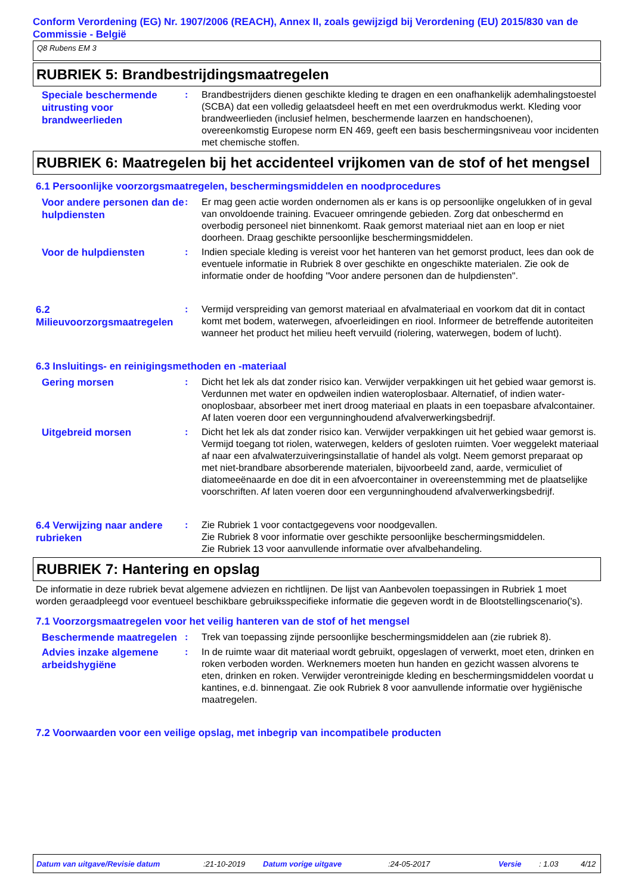Conform Verordening (EG) Nr. 1907/2006 (REACH), Annex II, zoals gewijzigd bij Verordening (EU) 2015/830 van de Commissie - België
Q8 Rubens EM 3
RUBRIEK 5: Brandbestrijdingsmaatregelen
Speciale beschermende uitrusting voor brandweerlieden
: Brandbestrijders dienen geschikte kleding te dragen en een onafhankelijk ademhalingstoestel (SCBA) dat een volledig gelaatsdeel heeft en met een overdrukmodus werkt. Kleding voor brandweerlieden (inclusief helmen, beschermende laarzen en handschoenen), overeenkomstig Europese norm EN 469, geeft een basis beschermingsniveau voor incidenten met chemische stoffen.
RUBRIEK 6: Maatregelen bij het accidenteel vrijkomen van de stof of het mengsel
6.1 Persoonlijke voorzorgsmaatregelen, beschermingsmiddelen en noodprocedures
Voor andere personen dan de hulpdiensten
: Er mag geen actie worden ondernomen als er kans is op persoonlijke ongelukken of in geval van onvoldoende training. Evacueer omringende gebieden. Zorg dat onbeschermd en overbodig personeel niet binnenkomt. Raak gemorst materiaal niet aan en loop er niet doorheen. Draag geschikte persoonlijke beschermingsmiddelen.
Voor de hulpdiensten
: Indien speciale kleding is vereist voor het hanteren van het gemorst product, lees dan ook de eventuele informatie in Rubriek 8 over geschikte en ongeschikte materialen. Zie ook de informatie onder de hoofding "Voor andere personen dan de hulpdiensten".
6.2 Milieuvoorzorgsmaatregelen
: Vermijd verspreiding van gemorst materiaal en afvalmateriaal en voorkom dat dit in contact komt met bodem, waterwegen, afvoerleidingen en riool. Informeer de betreffende autoriteiten wanneer het product het milieu heeft vervuild (riolering, waterwegen, bodem of lucht).
6.3 Insluitings- en reinigingsmethoden en -materiaal
Gering morsen
: Dicht het lek als dat zonder risico kan. Verwijder verpakkingen uit het gebied waar gemorst is. Verdunnen met water en opdweilen indien wateroplosbaar. Alternatief, of indien water-onoplosbaar, absorbeer met inert droog materiaal en plaats in een toepasbare afvalcontainer. Af laten voeren door een vergunninghoudend afvalverwerkingsbedrijf.
Uitgebreid morsen
: Dicht het lek als dat zonder risico kan. Verwijder verpakkingen uit het gebied waar gemorst is. Vermijd toegang tot riolen, waterwegen, kelders of gesloten ruimten. Voer weggelekt materiaal af naar een afvalwaterzuiveringsinstallatie of handel als volgt. Neem gemorst preparaat op met niet-brandbare absorberende materialen, bijvoorbeeld zand, aarde, vermiculiet of diatomeeënaarde en doe dit in een afvoercontainer in overeenstemming met de plaatselijke voorschriften. Af laten voeren door een vergunninghoudend afvalverwerkingsbedrijf.
6.4 Verwijzing naar andere rubrieken
: Zie Rubriek 1 voor contactgegevens voor noodgevallen.
Zie Rubriek 8 voor informatie over geschikte persoonlijke beschermingsmiddelen.
Zie Rubriek 13 voor aanvullende informatie over afvalbehandeling.
RUBRIEK 7: Hantering en opslag
De informatie in deze rubriek bevat algemene adviezen en richtlijnen. De lijst van Aanbevolen toepassingen in Rubriek 1 moet worden geraadpleegd voor eventueel beschikbare gebruiksspecifieke informatie die gegeven wordt in de Blootstellingscenario('s).
7.1 Voorzorgsmaatregelen voor het veilig hanteren van de stof of het mengsel
Beschermende maatregelen
: Trek van toepassing zijnde persoonlijke beschermingsmiddelen aan (zie rubriek 8).
Advies inzake algemene arbeidshygiëne
: In de ruimte waar dit materiaal wordt gebruikt, opgeslagen of verwerkt, moet eten, drinken en roken verboden worden. Werknemers moeten hun handen en gezicht wassen alvorens te eten, drinken en roken. Verwijder verontreinigde kleding en beschermingsmiddelen voordat u kantines, e.d. binnengaat. Zie ook Rubriek 8 voor aanvullende informatie over hygiënische maatregelen.
7.2 Voorwaarden voor een veilige opslag, met inbegrip van incompatibele producten
Datum van uitgave/Revisie datum:21-10-2019 Datum vorige uitgave:24-05-2017 Versie: 1.03 4/12